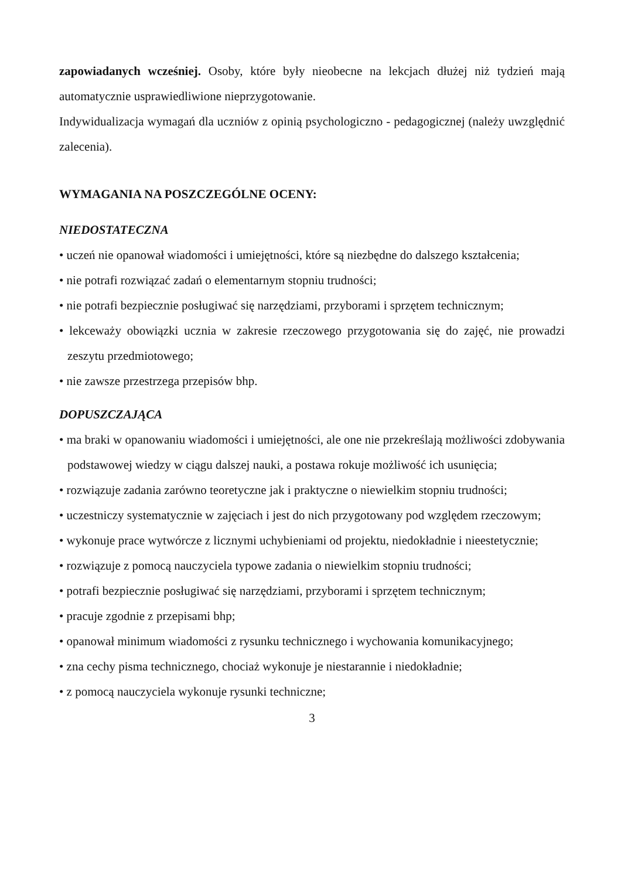zapowiadanych wcześniej. Osoby, które były nieobecne na lekcjach dłużej niż tydzień mają automatycznie usprawiedliwione nieprzygotowanie.
Indywidualizacja wymagań dla uczniów z opinią psychologiczno - pedagogicznej (należy uwzględnić zalecenia).
WYMAGANIA NA POSZCZEGÓLNE OCENY:
NIEDOSTATECZNA
• uczeń nie opanował wiadomości i umiejętności, które są niezbędne do dalszego kształcenia;
• nie potrafi rozwiązać zadań o elementarnym stopniu trudności;
• nie potrafi bezpiecznie posługiwać się narzędziami, przyborami i sprzętem technicznym;
• lekceważy obowiązki ucznia w zakresie rzeczowego przygotowania się do zajęć, nie prowadzi zeszytu przedmiotowego;
• nie zawsze przestrzega przepisów bhp.
DOPUSZCZAJĄCA
• ma braki w opanowaniu wiadomości i umiejętności, ale one nie przekreślają możliwości zdobywania podstawowej wiedzy w ciągu dalszej nauki, a postawa rokuje możliwość ich usunięcia;
• rozwiązuje zadania zarówno teoretyczne jak i praktyczne o niewielkim stopniu trudności;
• uczestniczy systematycznie w zajęciach i jest do nich przygotowany pod względem rzeczowym;
• wykonuje prace wytwórcze z licznymi uchybieniami od projektu, niedokładnie i nieestetycznie;
• rozwiązuje z pomocą nauczyciela typowe zadania o niewielkim stopniu trudności;
• potrafi bezpiecznie posługiwać się narzędziami, przyborami i sprzętem technicznym;
• pracuje zgodnie z przepisami bhp;
• opanował minimum wiadomości z rysunku technicznego i wychowania komunikacyjnego;
• zna cechy pisma technicznego, chociaż wykonuje je niestarannie i niedokładnie;
• z pomocą nauczyciela wykonuje rysunki techniczne;
3